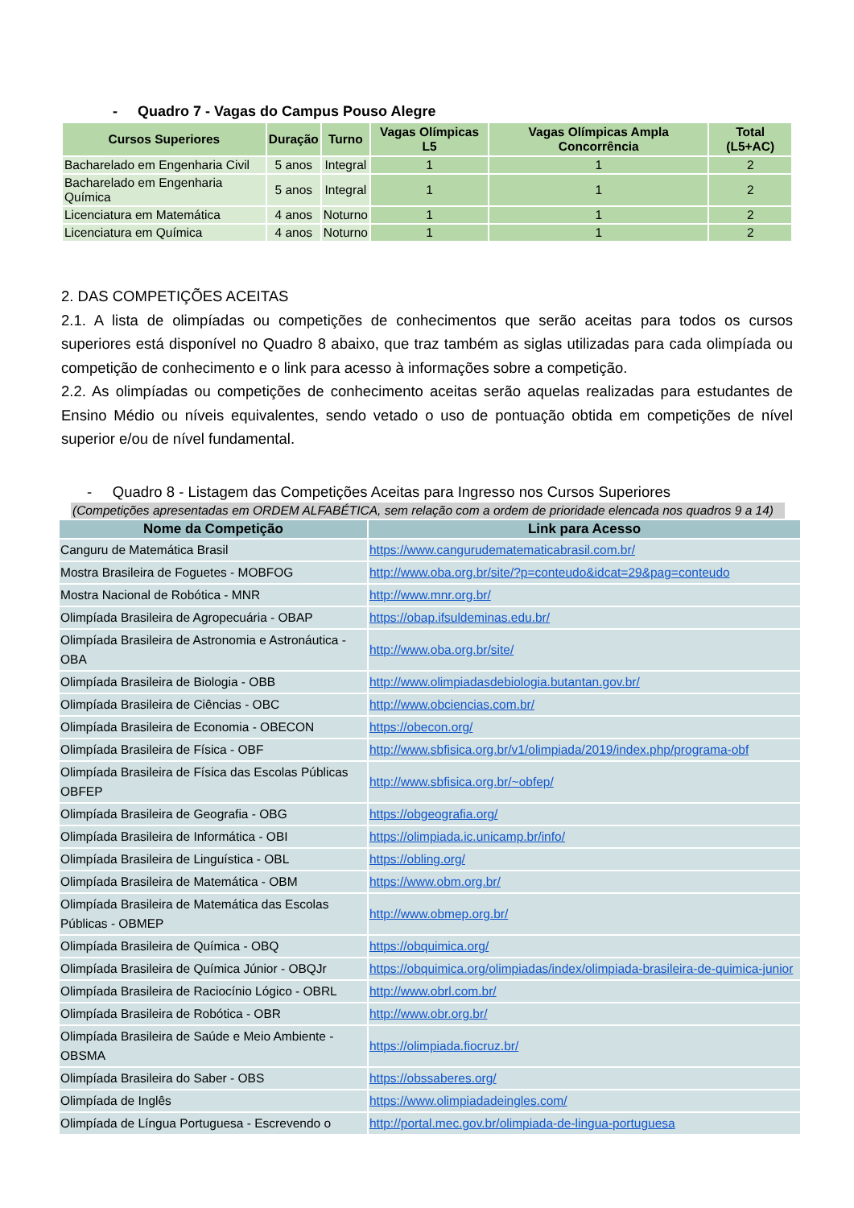- Quadro 7 - Vagas do Campus Pouso Alegre
| Cursos Superiores | Duração | Turno | Vagas Olímpicas L5 | Vagas Olímpicas Ampla Concorrência | Total (L5+AC) |
| --- | --- | --- | --- | --- | --- |
| Bacharelado em Engenharia Civil | 5 anos | Integral | 1 | 1 | 2 |
| Bacharelado em Engenharia Química | 5 anos | Integral | 1 | 1 | 2 |
| Licenciatura em Matemática | 4 anos | Noturno | 1 | 1 | 2 |
| Licenciatura em Química | 4 anos | Noturno | 1 | 1 | 2 |
2. DAS COMPETIÇÕES ACEITAS
2.1. A lista de olimpíadas ou competições de conhecimentos que serão aceitas para todos os cursos superiores está disponível no Quadro 8 abaixo, que traz também as siglas utilizadas para cada olimpíada ou competição de conhecimento e o link para acesso à informações sobre a competição.
2.2. As olimpíadas ou competições de conhecimento aceitas serão aquelas realizadas para estudantes de Ensino Médio ou níveis equivalentes, sendo vetado o uso de pontuação obtida em competições de nível superior e/ou de nível fundamental.
- Quadro 8 - Listagem das Competições Aceitas para Ingresso nos Cursos Superiores
(Competições apresentadas em ORDEM ALFABÉTICA, sem relação com a ordem de prioridade elencada nos quadros 9 a 14)
| Nome da Competição | Link para Acesso |
| --- | --- |
| Canguru de Matemática Brasil | https://www.cangurudematematicabrasil.com.br/ |
| Mostra Brasileira de Foguetes - MOBFOG | http://www.oba.org.br/site/?p=conteudo&idcat=29&pag=conteudo |
| Mostra Nacional de Robótica - MNR | http://www.mnr.org.br/ |
| Olimpíada Brasileira de Agropecuária - OBAP | https://obap.ifsuldeminas.edu.br/ |
| Olimpíada Brasileira de Astronomia e Astronáutica - OBA | http://www.oba.org.br/site/ |
| Olimpíada Brasileira de Biologia - OBB | http://www.olimpiadasdebiologia.butantan.gov.br/ |
| Olimpíada Brasileira de Ciências - OBC | http://www.obciencias.com.br/ |
| Olimpíada Brasileira de Economia - OBECON | https://obecon.org/ |
| Olimpíada Brasileira de Física - OBF | http://www.sbfisica.org.br/v1/olimpiada/2019/index.php/programa-obf |
| Olimpíada Brasileira de Física das Escolas Públicas OBFEP | http://www.sbfisica.org.br/~obfep/ |
| Olimpíada Brasileira de Geografia - OBG | https://obgeografia.org/ |
| Olimpíada Brasileira de Informática - OBI | https://olimpiada.ic.unicamp.br/info/ |
| Olimpíada Brasileira de Linguística - OBL | https://obling.org/ |
| Olimpíada Brasileira de Matemática - OBM | https://www.obm.org.br/ |
| Olimpíada Brasileira de Matemática das Escolas Públicas - OBMEP | http://www.obmep.org.br/ |
| Olimpíada Brasileira de Química - OBQ | https://obquimica.org/ |
| Olimpíada Brasileira de Química Júnior - OBQJr | https://obquimica.org/olimpiadas/index/olimpiada-brasileira-de-quimica-junior |
| Olimpíada Brasileira de Raciocínio Lógico - OBRL | http://www.obrl.com.br/ |
| Olimpíada Brasileira de Robótica - OBR | http://www.obr.org.br/ |
| Olimpíada Brasileira de Saúde e Meio Ambiente - OBSMA | https://olimpiada.fiocruz.br/ |
| Olimpíada Brasileira do Saber - OBS | https://obssaberes.org/ |
| Olimpíada de Inglês | https://www.olimpiadadeingles.com/ |
| Olimpíada de Língua Portuguesa - Escrevendo o | http://portal.mec.gov.br/olimpiada-de-lingua-portuguesa |